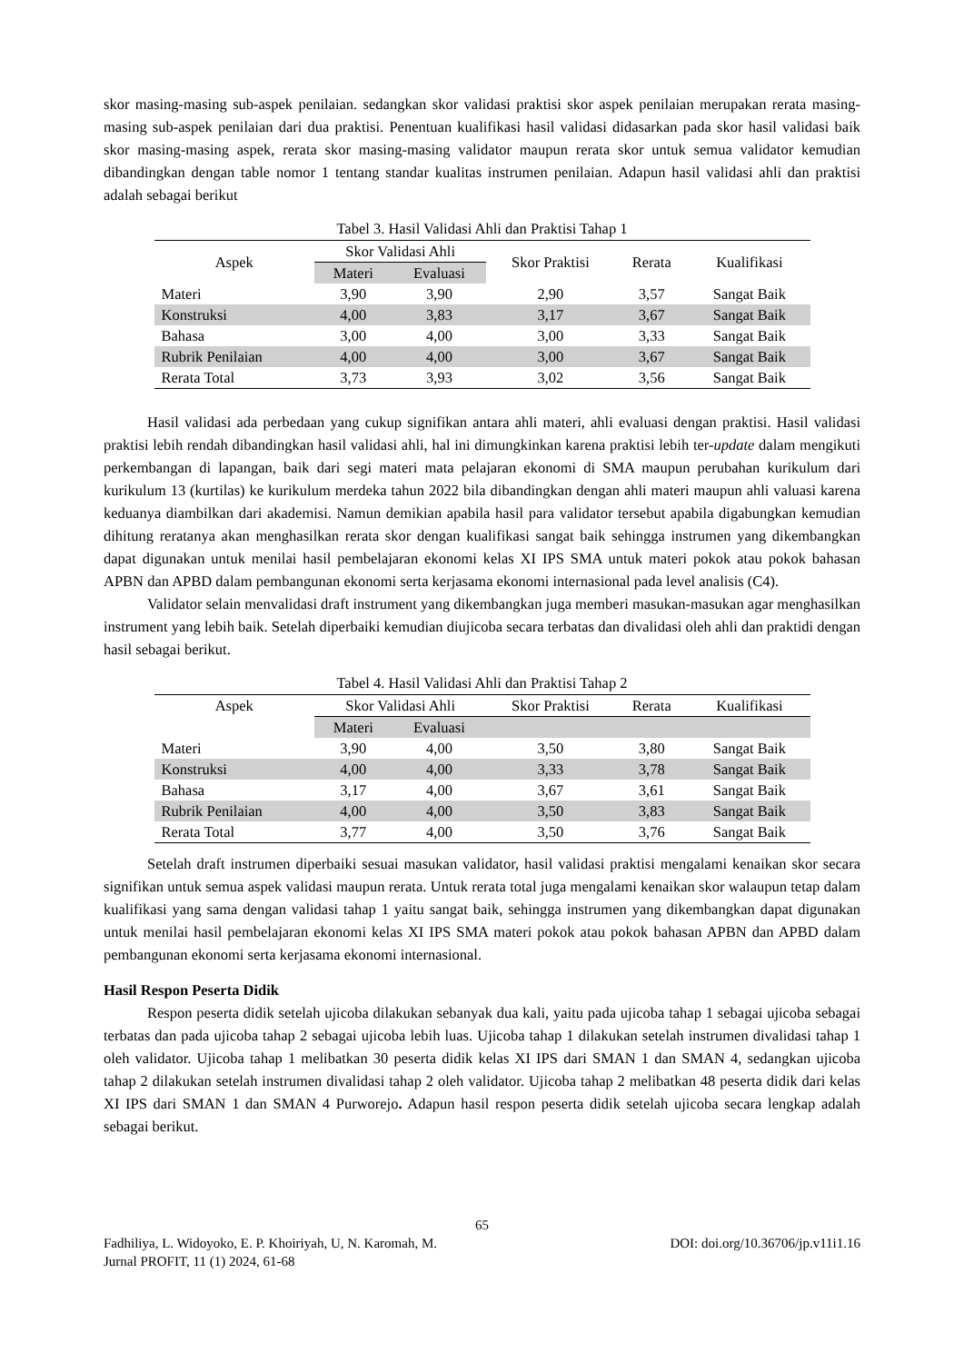skor masing-masing sub-aspek penilaian. sedangkan skor validasi praktisi skor aspek penilaian merupakan rerata masing-masing sub-aspek penilaian dari dua praktisi. Penentuan kualifikasi hasil validasi didasarkan pada skor hasil validasi baik skor masing-masing aspek, rerata skor masing-masing validator maupun rerata skor untuk semua validator kemudian dibandingkan dengan table nomor 1 tentang standar kualitas instrumen penilaian. Adapun hasil validasi ahli dan praktisi adalah sebagai berikut
Tabel 3. Hasil Validasi Ahli dan Praktisi Tahap 1
| Aspek | Skor Validasi Ahli | | Skor Praktisi | Rerata | Kualifikasi |
| --- | --- | --- | --- | --- | --- |
| | Materi | Evaluasi | | | |
| Materi | 3,90 | 3,90 | 2,90 | 3,57 | Sangat Baik |
| Konstruksi | 4,00 | 3,83 | 3,17 | 3,67 | Sangat Baik |
| Bahasa | 3,00 | 4,00 | 3,00 | 3,33 | Sangat Baik |
| Rubrik Penilaian | 4,00 | 4,00 | 3,00 | 3,67 | Sangat Baik |
| Rerata Total | 3,73 | 3,93 | 3,02 | 3,56 | Sangat Baik |
Hasil validasi ada perbedaan yang cukup signifikan antara ahli materi, ahli evaluasi dengan praktisi. Hasil validasi praktisi lebih rendah dibandingkan hasil validasi ahli, hal ini dimungkinkan karena praktisi lebih ter-update dalam mengikuti perkembangan di lapangan, baik dari segi materi mata pelajaran ekonomi di SMA maupun perubahan kurikulum dari kurikulum 13 (kurtilas) ke kurikulum merdeka tahun 2022 bila dibandingkan dengan ahli materi maupun ahli valuasi karena keduanya diambilkan dari akademisi. Namun demikian apabila hasil para validator tersebut apabila digabungkan kemudian dihitung reratanya akan menghasilkan rerata skor dengan kualifikasi sangat baik sehingga instrumen yang dikembangkan dapat digunakan untuk menilai hasil pembelajaran ekonomi kelas XI IPS SMA untuk materi pokok atau pokok bahasan APBN dan APBD dalam pembangunan ekonomi serta kerjasama ekonomi internasional pada level analisis (C4).
Validator selain menvalidasi draft instrument yang dikembangkan juga memberi masukan-masukan agar menghasilkan instrument yang lebih baik. Setelah diperbaiki kemudian diujicoba secara terbatas dan divalidasi oleh ahli dan praktidi dengan hasil sebagai berikut.
Tabel 4. Hasil Validasi Ahli dan Praktisi Tahap 2
| Aspek | Skor Validasi Ahli | | Skor Praktisi | Rerata | Kualifikasi |
| --- | --- | --- | --- | --- | --- |
| | Materi | Evaluasi | | | |
| Materi | 3,90 | 4,00 | 3,50 | 3,80 | Sangat Baik |
| Konstruksi | 4,00 | 4,00 | 3,33 | 3,78 | Sangat Baik |
| Bahasa | 3,17 | 4,00 | 3,67 | 3,61 | Sangat Baik |
| Rubrik Penilaian | 4,00 | 4,00 | 3,50 | 3,83 | Sangat Baik |
| Rerata Total | 3,77 | 4,00 | 3,50 | 3,76 | Sangat Baik |
Setelah draft instrumen diperbaiki sesuai masukan validator, hasil validasi praktisi mengalami kenaikan skor secara signifikan untuk semua aspek validasi maupun rerata. Untuk rerata total juga mengalami kenaikan skor walaupun tetap dalam kualifikasi yang sama dengan validasi tahap 1 yaitu sangat baik, sehingga instrumen yang dikembangkan dapat digunakan untuk menilai hasil pembelajaran ekonomi kelas XI IPS SMA materi pokok atau pokok bahasan APBN dan APBD dalam pembangunan ekonomi serta kerjasama ekonomi internasional.
Hasil Respon Peserta Didik
Respon peserta didik setelah ujicoba dilakukan sebanyak dua kali, yaitu pada ujicoba tahap 1 sebagai ujicoba sebagai terbatas dan pada ujicoba tahap 2 sebagai ujicoba lebih luas. Ujicoba tahap 1 dilakukan setelah instrumen divalidasi tahap 1 oleh validator. Ujicoba tahap 1 melibatkan 30 peserta didik kelas XI IPS dari SMAN 1 dan SMAN 4, sedangkan ujicoba tahap 2 dilakukan setelah instrumen divalidasi tahap 2 oleh validator. Ujicoba tahap 2 melibatkan 48 peserta didik dari kelas XI IPS dari SMAN 1 dan SMAN 4 Purworejo. Adapun hasil respon peserta didik setelah ujicoba secara lengkap adalah sebagai berikut.
65
Fadhiliya, L. Widoyoko, E. P. Khoiriyah, U, N. Karomah, M. DOI: doi.org/10.36706/jp.v11i1.16
Jurnal PROFIT, 11 (1) 2024, 61-68